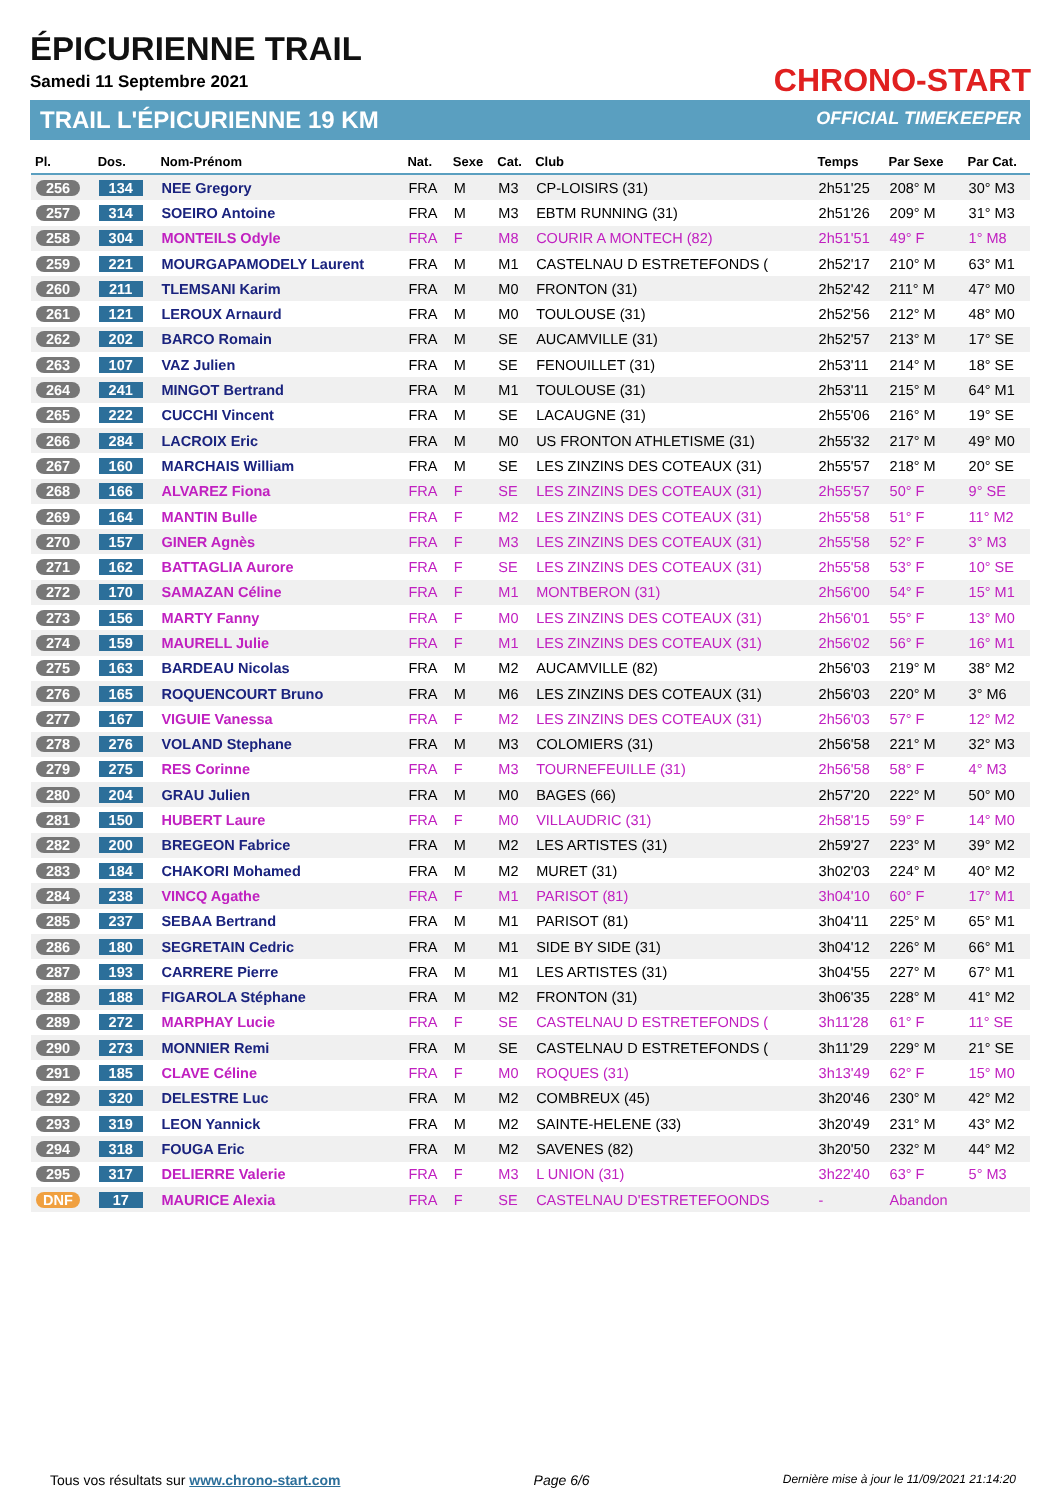ÉPICURIENNE TRAIL
Samedi 11 Septembre 2021
TRAIL L'ÉPICURIENNE 19 KM
CHRONO-START
OFFICIAL TIMEKEEPER
| Pl. | Dos. | Nom-Prénom | Nat. | Sexe | Cat. | Club | Temps | Par Sexe | Par Cat. |
| --- | --- | --- | --- | --- | --- | --- | --- | --- | --- |
| 256 | 134 | NEE Gregory | FRA | M | M3 | CP-LOISIRS (31) | 2h51'25 | 208° M | 30° M3 |
| 257 | 314 | SOEIRO Antoine | FRA | M | M3 | EBTM RUNNING (31) | 2h51'26 | 209° M | 31° M3 |
| 258 | 304 | MONTEILS Odyle | FRA | F | M8 | COURIR A MONTECH (82) | 2h51'51 | 49° F | 1° M8 |
| 259 | 221 | MOURGAPAMODELY Laurent | FRA | M | M1 | CASTELNAU D ESTRETEFONDS ( | 2h52'17 | 210° M | 63° M1 |
| 260 | 211 | TLEMSANI Karim | FRA | M | M0 | FRONTON (31) | 2h52'42 | 211° M | 47° M0 |
| 261 | 121 | LEROUX Arnaurd | FRA | M | M0 | TOULOUSE (31) | 2h52'56 | 212° M | 48° M0 |
| 262 | 202 | BARCO Romain | FRA | M | SE | AUCAMVILLE (31) | 2h52'57 | 213° M | 17° SE |
| 263 | 107 | VAZ Julien | FRA | M | SE | FENOUILLET (31) | 2h53'11 | 214° M | 18° SE |
| 264 | 241 | MINGOT Bertrand | FRA | M | M1 | TOULOUSE (31) | 2h53'11 | 215° M | 64° M1 |
| 265 | 222 | CUCCHI Vincent | FRA | M | SE | LACAUGNE (31) | 2h55'06 | 216° M | 19° SE |
| 266 | 284 | LACROIX Eric | FRA | M | M0 | US FRONTON ATHLETISME (31) | 2h55'32 | 217° M | 49° M0 |
| 267 | 160 | MARCHAIS William | FRA | M | SE | LES ZINZINS DES COTEAUX (31) | 2h55'57 | 218° M | 20° SE |
| 268 | 166 | ALVAREZ Fiona | FRA | F | SE | LES ZINZINS DES COTEAUX (31) | 2h55'57 | 50° F | 9° SE |
| 269 | 164 | MANTIN Bulle | FRA | F | M2 | LES ZINZINS DES COTEAUX (31) | 2h55'58 | 51° F | 11° M2 |
| 270 | 157 | GINER Agnès | FRA | F | M3 | LES ZINZINS DES COTEAUX (31) | 2h55'58 | 52° F | 3° M3 |
| 271 | 162 | BATTAGLIA Aurore | FRA | F | SE | LES ZINZINS DES COTEAUX (31) | 2h55'58 | 53° F | 10° SE |
| 272 | 170 | SAMAZAN Céline | FRA | F | M1 | MONTBERON (31) | 2h56'00 | 54° F | 15° M1 |
| 273 | 156 | MARTY Fanny | FRA | F | M0 | LES ZINZINS DES COTEAUX (31) | 2h56'01 | 55° F | 13° M0 |
| 274 | 159 | MAURELL Julie | FRA | F | M1 | LES ZINZINS DES COTEAUX (31) | 2h56'02 | 56° F | 16° M1 |
| 275 | 163 | BARDEAU Nicolas | FRA | M | M2 | AUCAMVILLE (82) | 2h56'03 | 219° M | 38° M2 |
| 276 | 165 | ROQUENCOURT Bruno | FRA | M | M6 | LES ZINZINS DES COTEAUX (31) | 2h56'03 | 220° M | 3° M6 |
| 277 | 167 | VIGUIE Vanessa | FRA | F | M2 | LES ZINZINS DES COTEAUX (31) | 2h56'03 | 57° F | 12° M2 |
| 278 | 276 | VOLAND Stephane | FRA | M | M3 | COLOMIERS (31) | 2h56'58 | 221° M | 32° M3 |
| 279 | 275 | RES Corinne | FRA | F | M3 | TOURNEFEUILLE (31) | 2h56'58 | 58° F | 4° M3 |
| 280 | 204 | GRAU Julien | FRA | M | M0 | BAGES (66) | 2h57'20 | 222° M | 50° M0 |
| 281 | 150 | HUBERT Laure | FRA | F | M0 | VILLAUDRIC (31) | 2h58'15 | 59° F | 14° M0 |
| 282 | 200 | BREGEON Fabrice | FRA | M | M2 | LES ARTISTES (31) | 2h59'27 | 223° M | 39° M2 |
| 283 | 184 | CHAKORI Mohamed | FRA | M | M2 | MURET (31) | 3h02'03 | 224° M | 40° M2 |
| 284 | 238 | VINCQ Agathe | FRA | F | M1 | PARISOT (81) | 3h04'10 | 60° F | 17° M1 |
| 285 | 237 | SEBAA Bertrand | FRA | M | M1 | PARISOT (81) | 3h04'11 | 225° M | 65° M1 |
| 286 | 180 | SEGRETAIN Cedric | FRA | M | M1 | SIDE BY SIDE (31) | 3h04'12 | 226° M | 66° M1 |
| 287 | 193 | CARRERE Pierre | FRA | M | M1 | LES ARTISTES (31) | 3h04'55 | 227° M | 67° M1 |
| 288 | 188 | FIGAROLA Stéphane | FRA | M | M2 | FRONTON (31) | 3h06'35 | 228° M | 41° M2 |
| 289 | 272 | MARPHAY Lucie | FRA | F | SE | CASTELNAU D ESTRETEFONDS ( | 3h11'28 | 61° F | 11° SE |
| 290 | 273 | MONNIER Remi | FRA | M | SE | CASTELNAU D ESTRETEFONDS ( | 3h11'29 | 229° M | 21° SE |
| 291 | 185 | CLAVE Céline | FRA | F | M0 | ROQUES (31) | 3h13'49 | 62° F | 15° M0 |
| 292 | 320 | DELESTRE Luc | FRA | M | M2 | COMBREUX (45) | 3h20'46 | 230° M | 42° M2 |
| 293 | 319 | LEON Yannick | FRA | M | M2 | SAINTE-HELENE (33) | 3h20'49 | 231° M | 43° M2 |
| 294 | 318 | FOUGA Eric | FRA | M | M2 | SAVENES (82) | 3h20'50 | 232° M | 44° M2 |
| 295 | 317 | DELIERRE Valerie | FRA | F | M3 | L UNION (31) | 3h22'40 | 63° F | 5° M3 |
| DNF | 17 | MAURICE Alexia | FRA | F | SE | CASTELNAU D'ESTRETEFOONDS | - | Abandon | |
Tous vos résultats sur www.chrono-start.com Page 6/6 Dernière mise à jour le 11/09/2021 21:14:20